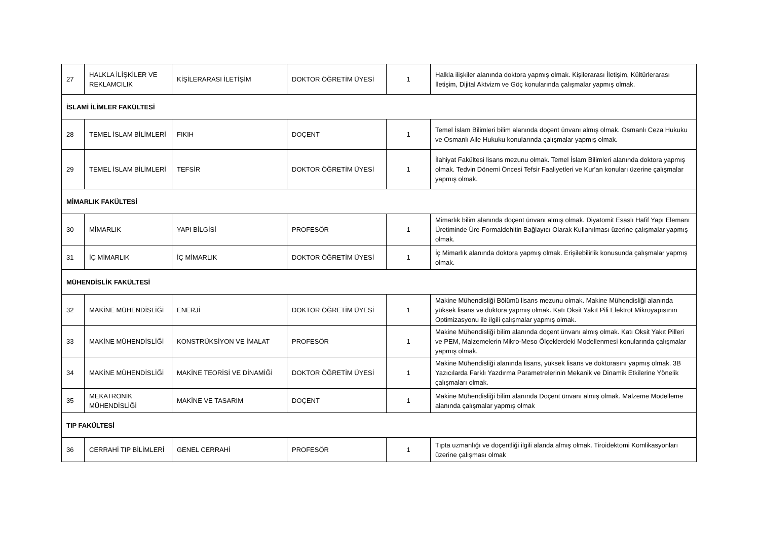| 27 | HALKLA İLİŞKİLER VE REKLAMCILIK | KİŞİLERARASI İLETİŞİM | DOKTOR ÖĞRETİM ÜYESİ | 1 | Halkla ilişkiler alanında doktora yapmış olmak. Kişilerarası İletişim, Kültürlerarası İletişim, Dijital Aktvizm ve Göç konularında çalışmalar yapmış olmak. |
| İSLAMİ İLİMLER FAKÜLTESİ | | | | | |
| 28 | TEMEL İSLAM BİLİMLERİ | FIKIH | DOÇENT | 1 | Temel İslam Bilimleri bilim alanında doçent ünvanı almış olmak. Osmanlı Ceza Hukuku ve Osmanlı Aile Hukuku konularında çalışmalar yapmış olmak. |
| 29 | TEMEL İSLAM BİLİMLERİ | TEFSİR | DOKTOR ÖĞRETİM ÜYESİ | 1 | İlahiyat Fakültesi lisans mezunu olmak. Temel İslam Bilimleri alanında doktora yapmış olmak. Tedvin Dönemi Öncesi Tefsir Faaliyetleri ve Kur'an konuları üzerine çalışmalar yapmış olmak. |
| MİMARLIK FAKÜLTESİ | | | | | |
| 30 | MİMARLIK | YAPI BİLGİSİ | PROFESÖR | 1 | Mimarlık bilim alanında doçent ünvanı almış olmak. Diyatomit Esaslı Hafif Yapı Elemanı Üretiminde Üre-Formaldehitin Bağlayıcı Olarak Kullanılması üzerine çalışmalar yapmış olmak. |
| 31 | İÇ MİMARLIK | İÇ MİMARLIK | DOKTOR ÖĞRETİM ÜYESİ | 1 | İç Mimarlık alanında doktora yapmış olmak. Erişilebilirlik konusunda çalışmalar yapmış olmak. |
| MÜHENDİSLİK FAKÜLTESİ | | | | | |
| 32 | MAKİNE MÜHENDİSLİĞİ | ENERJİ | DOKTOR ÖĞRETİM ÜYESİ | 1 | Makine Mühendisliği Bölümü lisans mezunu olmak. Makine Mühendisliği alanında yüksek lisans ve doktora yapmış olmak. Katı Oksit Yakıt Pili Elektrot Mikroyapısının Optimizasyonu ile ilgili çalışmalar yapmış olmak. |
| 33 | MAKİNE MÜHENDİSLİĞİ | KONSTRÜKSİYON VE İMALAT | PROFESÖR | 1 | Makine Mühendisliği bilim alanında doçent ünvanı almış olmak. Katı Oksit Yakıt Pilleri ve PEM, Malzemelerin Mikro-Meso Ölçeklerdeki Modellenmesi konularında çalışmalar yapmış olmak. |
| 34 | MAKİNE MÜHENDİSLİĞİ | MAKİNE TEORİSİ VE DİNAMİĞİ | DOKTOR ÖĞRETİM ÜYESİ | 1 | Makine Mühendisliği alanında lisans, yüksek lisans ve doktorasını yapmış olmak. 3B Yazıcılarda Farklı Yazdırma Parametrelerinin Mekanik ve Dinamik Etkilerine Yönelik çalışmaları olmak. |
| 35 | MEKATRONİK MÜHENDİSLİĞİ | MAKİNE VE TASARIM | DOÇENT | 1 | Makine Mühendisliği bilim alanında Doçent ünvanı almış olmak. Malzeme Modelleme alanında çalışmalar yapmış olmak |
| TIP FAKÜLTESİ | | | | | |
| 36 | CERRAHİ TIP BİLİMLERİ | GENEL CERRAHİ | PROFESÖR | 1 | Tıpta uzmanlığı ve doçentliği ilgili alanda almış olmak. Tiroidektomi Komlikasyonları üzerine çalışması olmak |